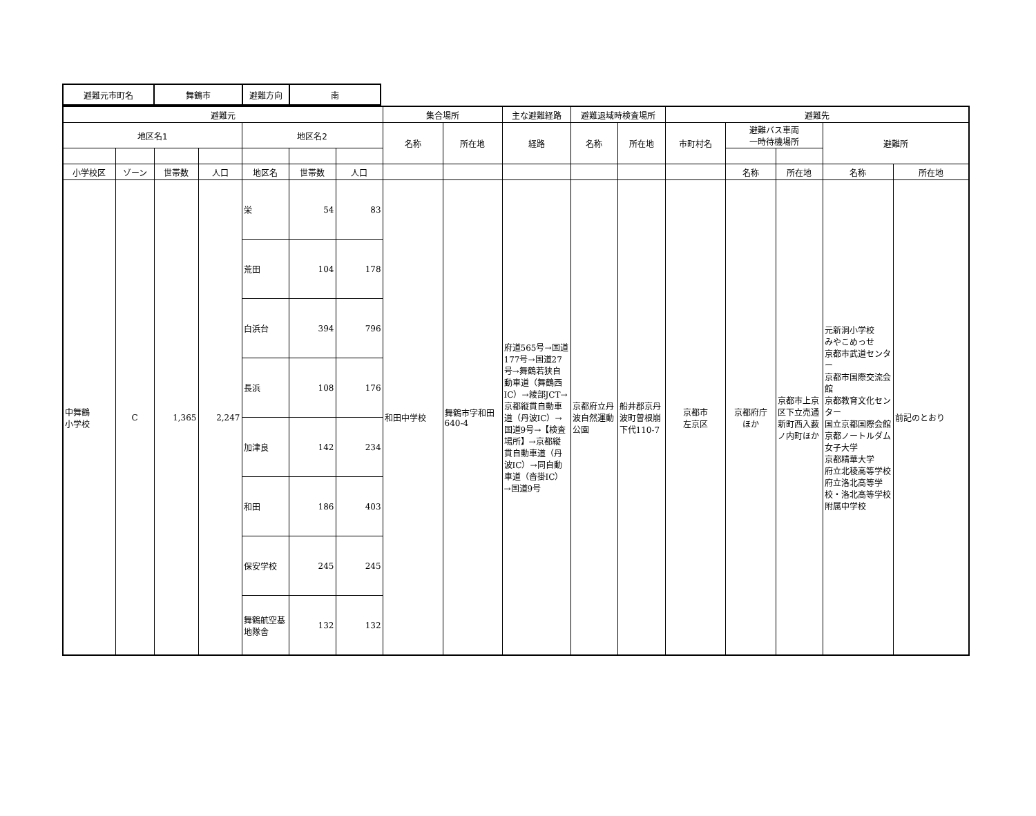| 避難元市町名 | 舞鶴市 | 避難方向 | 南 |
| 避難元 | | | | | | | 集合場所 | | 主な避難経路 | 避難退域時検査場所 | | 避難先 | | | | |
| --- | --- | --- | --- | --- | --- | --- | --- | --- | --- | --- | --- | --- | --- | --- | --- | --- |
| 地区名1 | | | | 地区名2 | | | 名称 | 所在地 | 経路 | 名称 | 所在地 | 市町村名 | 避難バス車両 一時待機場所 | | 避難所 | |
| 小学校区 | ゾーン | 世帯数 | 人口 | 地区名 | 世帯数 | 人口 | | | | | | | 名称 | 所在地 | 名称 | 所在地 |
| 中舞鶴 小学校 | C | 1,365 | 2,247 | 栄 | 54 | 83 | 和田中学校 | 舞鶴市字和田640-4 | 府道565号→国道177号→国道27号→舞鶴若狭自動車道（舞鶴西IC）→綾部JCT→京都縦貫自動車道（丹波IC）→国道9号→【検査場所】→京都縦貫自動車道（丹波IC）→同自動車道（沓掛IC）→国道9号 | 京都府立丹波自然運動公園 | 船井郡京丹波町曽根崩下代110-7 | 京都市 左京区 | 京都府庁 ほか | 京都市上京区下立売通新町西入薮ノ内町ほか | 元新洞小学校 みやこめっせ 京都市武道センター 京都市国際交流会館 京都教育文化センター 国立京都国際会館 京都ノートルダム女子大学 京都精華大学 府立北稜高等学校 府立洛北高等学校・洛北高等学校附属中学校 | 前記のとおり |
| | | | | 荒田 | 104 | 178 | | | | | | | | | | |
| | | | | 白浜台 | 394 | 796 | | | | | | | | | | |
| | | | | 長浜 | 108 | 176 | | | | | | | | | | |
| | | | | 加津良 | 142 | 234 | | | | | | | | | | |
| | | | | 和田 | 186 | 403 | | | | | | | | | | |
| | | | | 保安学校 | 245 | 245 | | | | | | | | | | |
| | | | | 舞鶴航空基地隊舎 | 132 | 132 | | | | | | | | | | |